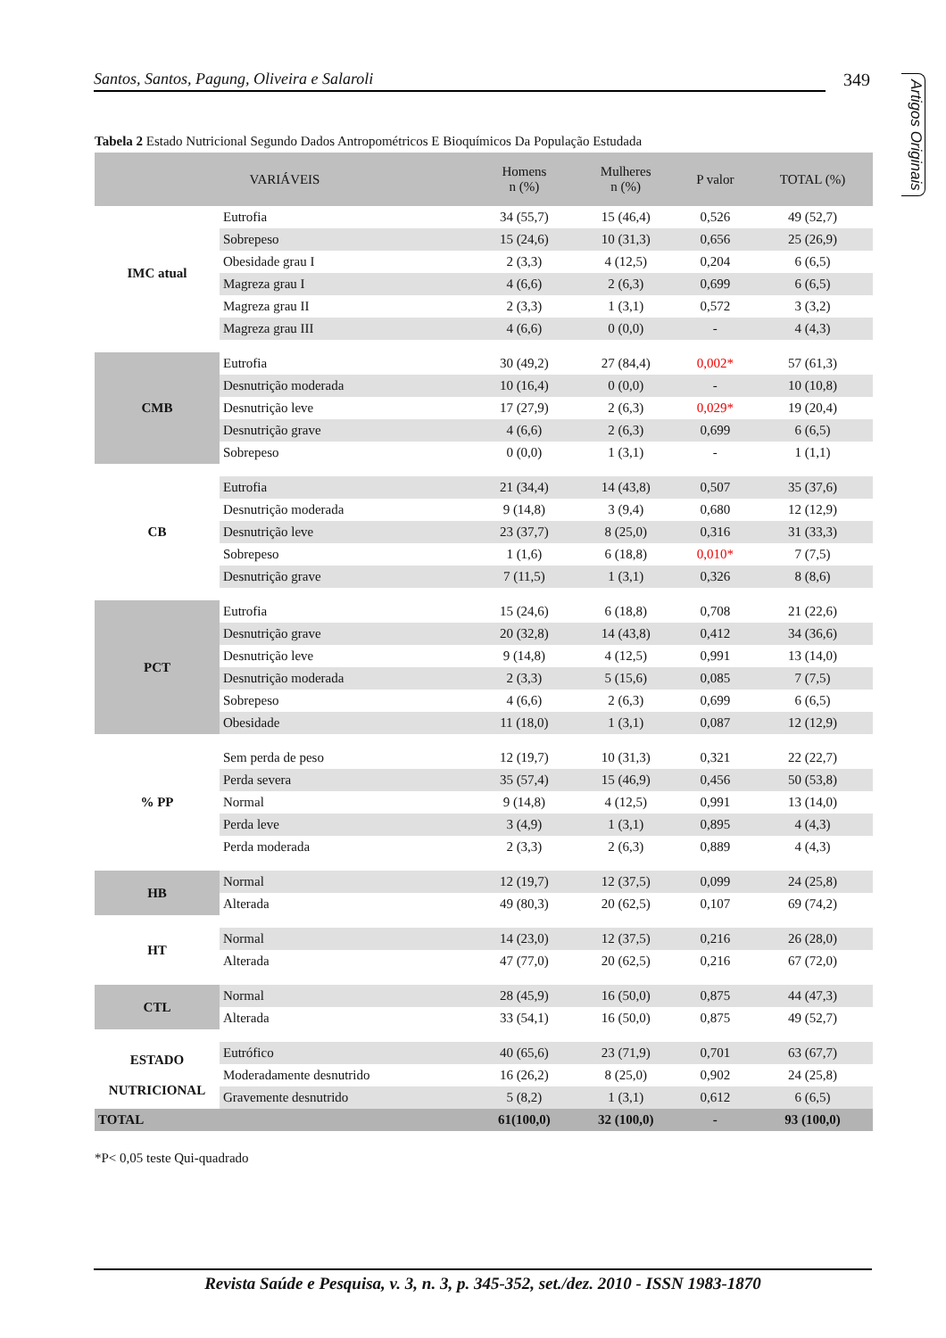Santos, Santos, Pagung, Oliveira e Salaroli 349
Artigos Originais
Tabela 2 Estado Nutricional Segundo Dados Antropométricos E Bioquímicos Da População Estudada
| VARIÁVEIS | | Homens n (%) | Mulheres n (%) | P valor | TOTAL (%) |
| --- | --- | --- | --- | --- | --- |
| IMC atual | Eutrofia | 34 (55,7) | 15 (46,4) | 0,526 | 49 (52,7) |
| | Sobrepeso | 15 (24,6) | 10 (31,3) | 0,656 | 25 (26,9) |
| | Obesidade grau I | 2 (3,3) | 4 (12,5) | 0,204 | 6 (6,5) |
| | Magreza grau I | 4 (6,6) | 2 (6,3) | 0,699 | 6 (6,5) |
| | Magreza grau II | 2 (3,3) | 1 (3,1) | 0,572 | 3 (3,2) |
| | Magreza grau III | 4 (6,6) | 0 (0,0) | - | 4 (4,3) |
| CMB | Eutrofia | 30 (49,2) | 27 (84,4) | 0,002* | 57 (61,3) |
| | Desnutrição moderada | 10 (16,4) | 0 (0,0) | - | 10 (10,8) |
| | Desnutrição leve | 17 (27,9) | 2 (6,3) | 0,029* | 19 (20,4) |
| | Desnutrição grave | 4 (6,6) | 2 (6,3) | 0,699 | 6 (6,5) |
| | Sobrepeso | 0 (0,0) | 1 (3,1) | - | 1 (1,1) |
| CB | Eutrofia | 21 (34,4) | 14 (43,8) | 0,507 | 35 (37,6) |
| | Desnutrição moderada | 9 (14,8) | 3 (9,4) | 0,680 | 12 (12,9) |
| | Desnutrição leve | 23 (37,7) | 8 (25,0) | 0,316 | 31 (33,3) |
| | Sobrepeso | 1 (1,6) | 6 (18,8) | 0,010* | 7 (7,5) |
| | Desnutrição grave | 7 (11,5) | 1 (3,1) | 0,326 | 8 (8,6) |
| PCT | Eutrofia | 15 (24,6) | 6 (18,8) | 0,708 | 21 (22,6) |
| | Desnutrição grave | 20 (32,8) | 14 (43,8) | 0,412 | 34 (36,6) |
| | Desnutrição leve | 9 (14,8) | 4 (12,5) | 0,991 | 13 (14,0) |
| | Desnutrição moderada | 2 (3,3) | 5 (15,6) | 0,085 | 7 (7,5) |
| | Sobrepeso | 4 (6,6) | 2 (6,3) | 0,699 | 6 (6,5) |
| | Obesidade | 11 (18,0) | 1 (3,1) | 0,087 | 12 (12,9) |
| % PP | Sem perda de peso | 12 (19,7) | 10 (31,3) | 0,321 | 22 (22,7) |
| | Perda severa | 35 (57,4) | 15 (46,9) | 0,456 | 50 (53,8) |
| | Normal | 9 (14,8) | 4 (12,5) | 0,991 | 13 (14,0) |
| | Perda leve | 3 (4,9) | 1 (3,1) | 0,895 | 4 (4,3) |
| | Perda moderada | 2 (3,3) | 2 (6,3) | 0,889 | 4 (4,3) |
| HB | Normal | 12 (19,7) | 12 (37,5) | 0,099 | 24 (25,8) |
| | Alterada | 49 (80,3) | 20 (62,5) | 0,107 | 69 (74,2) |
| HT | Normal | 14 (23,0) | 12 (37,5) | 0,216 | 26 (28,0) |
| | Alterada | 47 (77,0) | 20 (62,5) | 0,216 | 67 (72,0) |
| CTL | Normal | 28 (45,9) | 16 (50,0) | 0,875 | 44 (47,3) |
| | Alterada | 33 (54,1) | 16 (50,0) | 0,875 | 49 (52,7) |
| ESTADO NUTRICIONAL | Eutrófico | 40 (65,6) | 23 (71,9) | 0,701 | 63 (67,7) |
| | Moderadamente desnutrido | 16 (26,2) | 8 (25,0) | 0,902 | 24 (25,8) |
| | Gravemente desnutrido | 5 (8,2) | 1 (3,1) | 0,612 | 6 (6,5) |
| TOTAL | | 61(100,0) | 32 (100,0) | - | 93 (100,0) |
*P< 0,05 teste Qui-quadrado
Revista Saúde e Pesquisa, v. 3, n. 3, p. 345-352, set./dez. 2010 - ISSN 1983-1870